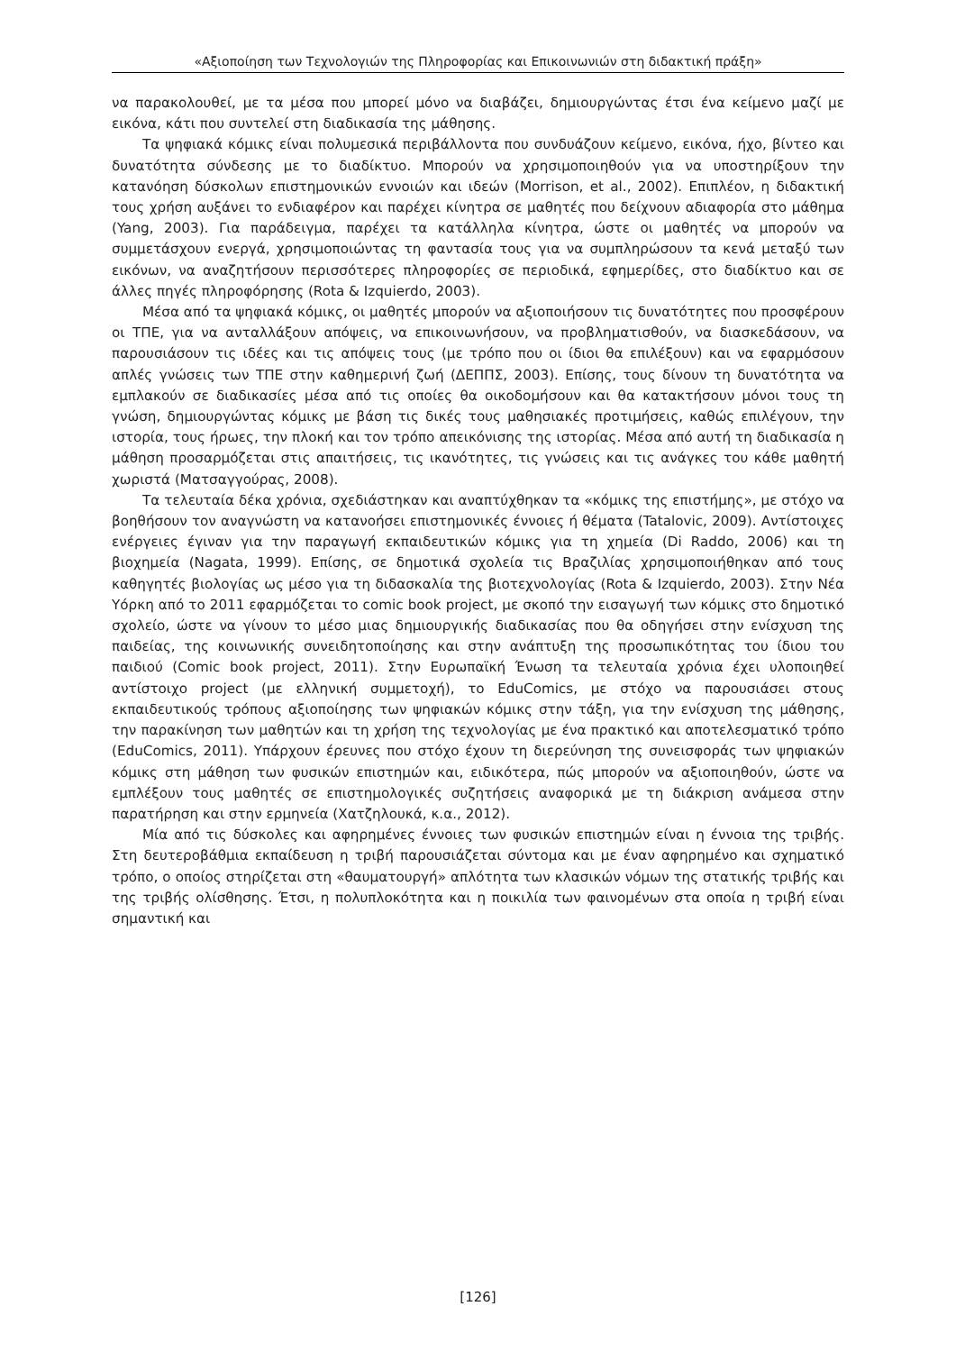«Αξιοποίηση των Τεχνολογιών της Πληροφορίας και Επικοινωνιών στη διδακτική πράξη»
να παρακολουθεί, με τα μέσα που μπορεί μόνο να διαβάζει, δημιουργώντας έτσι ένα κείμενο μαζί με εικόνα, κάτι που συντελεί στη διαδικασία της μάθησης.
Τα ψηφιακά κόμικς είναι πολυμεσικά περιβάλλοντα που συνδυάζουν κείμενο, εικόνα, ήχο, βίντεο και δυνατότητα σύνδεσης με το διαδίκτυο. Μπορούν να χρησιμοποιηθούν για να υποστηρίξουν την κατανόηση δύσκολων επιστημονικών εννοιών και ιδεών (Morrison, et al., 2002). Επιπλέον, η διδακτική τους χρήση αυξάνει το ενδιαφέρον και παρέχει κίνητρα σε μαθητές που δείχνουν αδιαφορία στο μάθημα (Yang, 2003). Για παράδειγμα, παρέχει τα κατάλληλα κίνητρα, ώστε οι μαθητές να μπορούν να συμμετάσχουν ενεργά, χρησιμοποιώντας τη φαντασία τους για να συμπληρώσουν τα κενά μεταξύ των εικόνων, να αναζητήσουν περισσότερες πληροφορίες σε περιοδικά, εφημερίδες, στο διαδίκτυο και σε άλλες πηγές πληροφόρησης (Rota & Izquierdo, 2003).
Μέσα από τα ψηφιακά κόμικς, οι μαθητές μπορούν να αξιοποιήσουν τις δυνατότητες που προσφέρουν οι ΤΠΕ, για να ανταλλάξουν απόψεις, να επικοινωνήσουν, να προβληματισθούν, να διασκεδάσουν, να παρουσιάσουν τις ιδέες και τις απόψεις τους (με τρόπο που οι ίδιοι θα επιλέξουν) και να εφαρμόσουν απλές γνώσεις των ΤΠΕ στην καθημερινή ζωή (ΔΕΠΠΣ, 2003). Επίσης, τους δίνουν τη δυνατότητα να εμπλακούν σε διαδικασίες μέσα από τις οποίες θα οικοδομήσουν και θα κατακτήσουν μόνοι τους τη γνώση, δημιουργώντας κόμικς με βάση τις δικές τους μαθησιακές προτιμήσεις, καθώς επιλέγουν, την ιστορία, τους ήρωες, την πλοκή και τον τρόπο απεικόνισης της ιστορίας. Μέσα από αυτή τη διαδικασία η μάθηση προσαρμόζεται στις απαιτήσεις, τις ικανότητες, τις γνώσεις και τις ανάγκες του κάθε μαθητή χωριστά (Ματσαγγούρας, 2008).
Τα τελευταία δέκα χρόνια, σχεδιάστηκαν και αναπτύχθηκαν τα «κόμικς της επιστήμης», με στόχο να βοηθήσουν τον αναγνώστη να κατανοήσει επιστημονικές έννοιες ή θέματα (Tatalovic, 2009). Αντίστοιχες ενέργειες έγιναν για την παραγωγή εκπαιδευτικών κόμικς για τη χημεία (Di Raddo, 2006) και τη βιοχημεία (Nagata, 1999). Επίσης, σε δημοτικά σχολεία τις Βραζιλίας χρησιμοποιήθηκαν από τους καθηγητές βιολογίας ως μέσο για τη διδασκαλία της βιοτεχνολογίας (Rota & Izquierdo, 2003). Στην Νέα Υόρκη από το 2011 εφαρμόζεται το comic book project, με σκοπό την εισαγωγή των κόμικς στο δημοτικό σχολείο, ώστε να γίνουν το μέσο μιας δημιουργικής διαδικασίας που θα οδηγήσει στην ενίσχυση της παιδείας, της κοινωνικής συνειδητοποίησης και στην ανάπτυξη της προσωπικότητας του ίδιου του παιδιού (Comic book project, 2011). Στην Ευρωπαϊκή Ένωση τα τελευταία χρόνια έχει υλοποιηθεί αντίστοιχο project (με ελληνική συμμετοχή), το EduComics, με στόχο να παρουσιάσει στους εκπαιδευτικούς τρόπους αξιοποίησης των ψηφιακών κόμικς στην τάξη, για την ενίσχυση της μάθησης, την παρακίνηση των μαθητών και τη χρήση της τεχνολογίας με ένα πρακτικό και αποτελεσματικό τρόπο (EduComics, 2011). Υπάρχουν έρευνες που στόχο έχουν τη διερεύνηση της συνεισφοράς των ψηφιακών κόμικς στη μάθηση των φυσικών επιστημών και, ειδικότερα, πώς μπορούν να αξιοποιηθούν, ώστε να εμπλέξουν τους μαθητές σε επιστημολογικές συζητήσεις αναφορικά με τη διάκριση ανάμεσα στην παρατήρηση και στην ερμηνεία (Χατζηλουκά, κ.α., 2012).
Μία από τις δύσκολες και αφηρημένες έννοιες των φυσικών επιστημών είναι η έννοια της τριβής. Στη δευτεροβάθμια εκπαίδευση η τριβή παρουσιάζεται σύντομα και με έναν αφηρημένο και σχηματικό τρόπο, ο οποίος στηρίζεται στη «θαυματουργή» απλότητα των κλασικών νόμων της στατικής τριβής και της τριβής ολίσθησης. Έτσι, η πολυπλοκότητα και η ποικιλία των φαινομένων στα οποία η τριβή είναι σημαντική και
[126]